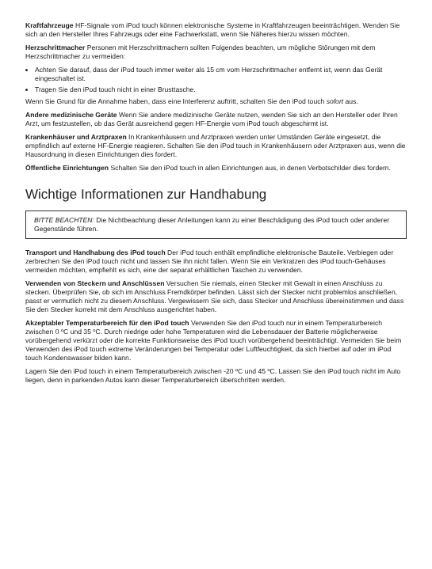Kraftfahrzeuge HF-Signale vom iPod touch können elektronische Systeme in Kraftfahrzeugen beeinträchtigen. Wenden Sie sich an den Hersteller Ihres Fahrzeugs oder eine Fachwerkstatt, wenn Sie Näheres hierzu wissen möchten.
Herzschrittmacher Personen mit Herzschrittmachern sollten Folgendes beachten, um mögliche Störungen mit dem Herzschrittmacher zu vermeiden:
Achten Sie darauf, dass der iPod touch immer weiter als 15 cm vom Herzschrittmacher entfernt ist, wenn das Gerät eingeschaltet ist.
Tragen Sie den iPod touch nicht in einer Brusttasche.
Wenn Sie Grund für die Annahme haben, dass eine Interferenz auftritt, schalten Sie den iPod touch sofort aus.
Andere medizinische Geräte Wenn Sie andere medizinische Geräte nutzen, wenden Sie sich an den Hersteller oder Ihren Arzt, um festzustellen, ob das Gerät ausreichend gegen HF-Energie vom iPod touch abgeschirmt ist.
Krankenhäuser und Arztpraxen In Krankenhäusern und Arztpraxen werden unter Umständen Geräte eingesetzt, die empfindlich auf externe HF-Energie reagieren. Schalten Sie den iPod touch in Krankenhäusern oder Arztpraxen aus, wenn die Hausordnung in diesen Einrichtungen dies fordert.
Öffentliche Einrichtungen Schalten Sie den iPod touch in allen Einrichtungen aus, in denen Verbotschilder dies fordern.
Wichtige Informationen zur Handhabung
BITTE BEACHTEN: Die Nichtbeachtung dieser Anleitungen kann zu einer Beschädigung des iPod touch oder anderer Gegenstände führen.
Transport und Handhabung des iPod touch Der iPod touch enthält empfindliche elektronische Bauteile. Verbiegen oder zerbrechen Sie den iPod touch nicht und lassen Sie ihn nicht fallen. Wenn Sie ein Verkratzen des iPod touch-Gehäuses vermeiden möchten, empfiehlt es sich, eine der separat erhältlichen Taschen zu verwenden.
Verwenden von Steckern und Anschlüssen Versuchen Sie niemals, einen Stecker mit Gewalt in einen Anschluss zu stecken. Überprüfen Sie, ob sich im Anschluss Fremdkörper befinden. Lässt sich der Stecker nicht problemlos anschließen, passt er vermutlich nicht zu diesem Anschluss. Vergewissern Sie sich, dass Stecker und Anschluss übereinstimmen und dass Sie den Stecker korrekt mit dem Anschluss ausgerichtet haben.
Akzeptabler Temperaturbereich für den iPod touch Verwenden Sie den iPod touch nur in einem Temperaturbereich zwischen 0 ºC und 35 ºC. Durch niedrige oder hohe Temperaturen wird die Lebensdauer der Batterie möglicherweise vorübergehend verkürzt oder die korrekte Funktionsweise des iPod touch vorübergehend beeinträchtigt. Vermeiden Sie beim Verwenden des iPod touch extreme Veränderungen bei Temperatur oder Luftfeuchtigkeit, da sich hierbei auf oder im iPod touch Kondenswasser bilden kann.
Lagern Sie den iPod touch in einem Temperaturbereich zwischen -20 ºC und 45 ºC. Lassen Sie den iPod touch nicht im Auto liegen, denn in parkenden Autos kann dieser Temperaturbereich überschritten werden.